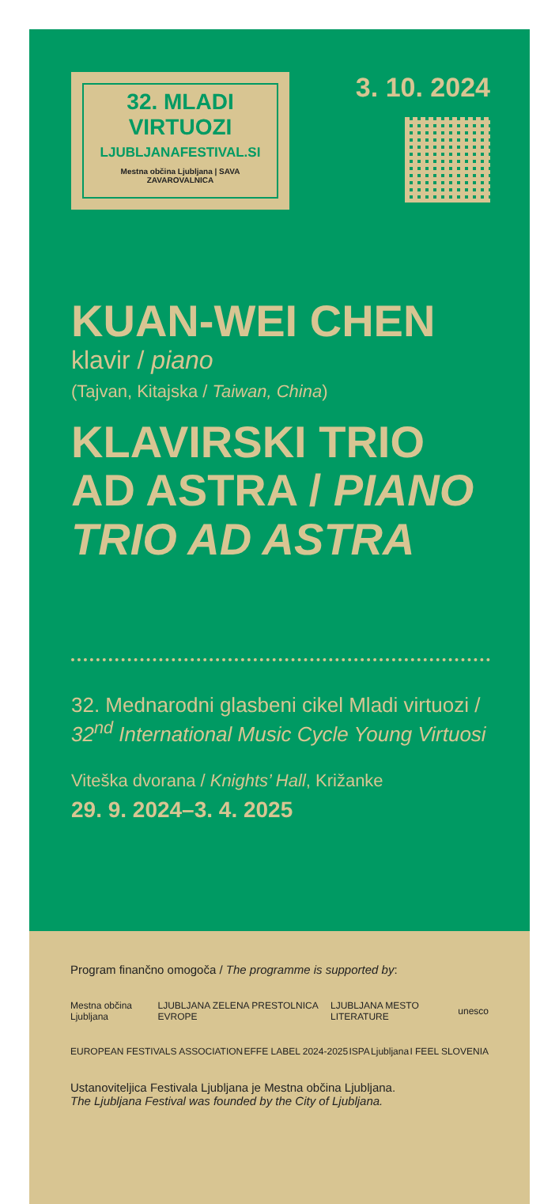32. MLADI
VIRTUOZI
LJUBLJANAFESTIVAL.SI
Mestna občina Ljubljana | SAVA ZAVAROVALNICA
3. 10. 2024
KUAN-WEI CHEN
klavir / piano
(Tajvan, Kitajska / Taiwan, China)
KLAVIRSKI TRIO AD ASTRA / PIANO TRIO AD ASTRA
32. Mednarodni glasbeni cikel Mladi virtuozi / 32<sup>nd</sup> International Music Cycle Young Virtuosi
Viteška dvorana / Knights’ Hall, Križanke
29. 9. 2024–3. 4. 2025
Program finančno omogoča / The programme is supported by:
Mestna občina Ljubljana LJUBLJANA ZELENA PRESTOLNICA EVROPE LJUBLJANA MESTO LITERATURE unesco
EUROPEAN FESTIVALS ASSOCIATION EFFE LABEL 2024-2025 ISPA Ljubljana I FEEL SLOVENIA
Ustanoviteljica Festivala Ljubljana je Mestna občina Ljubljana.
The Ljubljana Festival was founded by the City of Ljubljana.